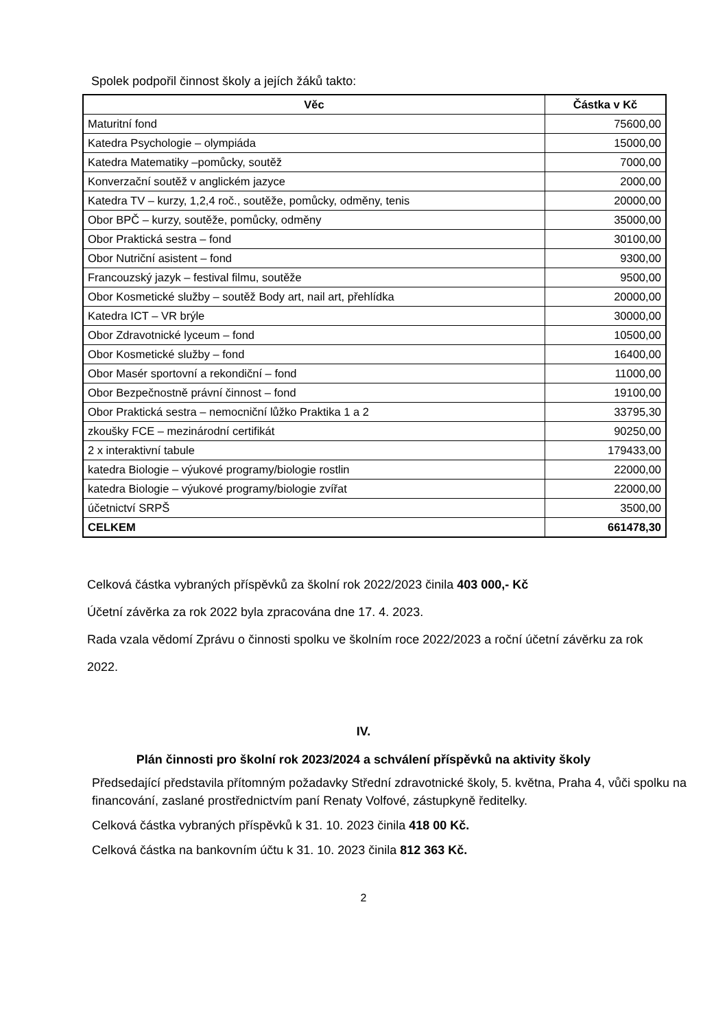Spolek podpořil činnost školy a jejích žáků takto:
| Věc | Částka v Kč |
| --- | --- |
| Maturitní fond | 75600,00 |
| Katedra Psychologie – olympiáda | 15000,00 |
| Katedra Matematiky –pomůcky, soutěž | 7000,00 |
| Konverzační soutěž v anglickém jazyce | 2000,00 |
| Katedra TV – kurzy, 1,2,4 roč., soutěže, pomůcky, odměny, tenis | 20000,00 |
| Obor BPČ – kurzy, soutěže, pomůcky, odměny | 35000,00 |
| Obor Praktická sestra – fond | 30100,00 |
| Obor Nutriční asistent – fond | 9300,00 |
| Francouzský jazyk – festival filmu, soutěže | 9500,00 |
| Obor Kosmetické služby – soutěž Body art, nail art, přehlídka | 20000,00 |
| Katedra ICT – VR brýle | 30000,00 |
| Obor Zdravotnické lyceum – fond | 10500,00 |
| Obor Kosmetické služby – fond | 16400,00 |
| Obor Masér sportovní a rekondiční – fond | 11000,00 |
| Obor Bezpečnostně právní činnost – fond | 19100,00 |
| Obor Praktická sestra – nemocniční lůžko Praktika 1 a 2 | 33795,30 |
| zkoušky FCE – mezinárodní certifikát | 90250,00 |
| 2 x interaktivní tabule | 179433,00 |
| katedra Biologie – výukové programy/biologie rostlin | 22000,00 |
| katedra Biologie – výukové programy/biologie zvířat | 22000,00 |
| účetnictví SRPŠ | 3500,00 |
| CELKEM | 661478,30 |
Celková částka vybraných příspěvků za školní rok 2022/2023 činila 403 000,- Kč
Účetní závěrka za rok 2022 byla zpracována dne 17. 4. 2023.
Rada vzala vědomí Zprávu o činnosti spolku ve školním roce 2022/2023 a roční účetní závěrku za rok 2022.
IV.
Plán činnosti pro školní rok 2023/2024 a schválení příspěvků na aktivity školy
Předsedající představila přítomným požadavky Střední zdravotnické školy, 5. května, Praha 4, vůči spolku na financování, zaslané prostřednictvím paní Renaty Volfové, zástupkyně ředitelky.
Celková částka vybraných příspěvků k 31. 10. 2023 činila 418 00 Kč.
Celková částka na bankovním účtu k 31. 10. 2023 činila 812 363 Kč.
2